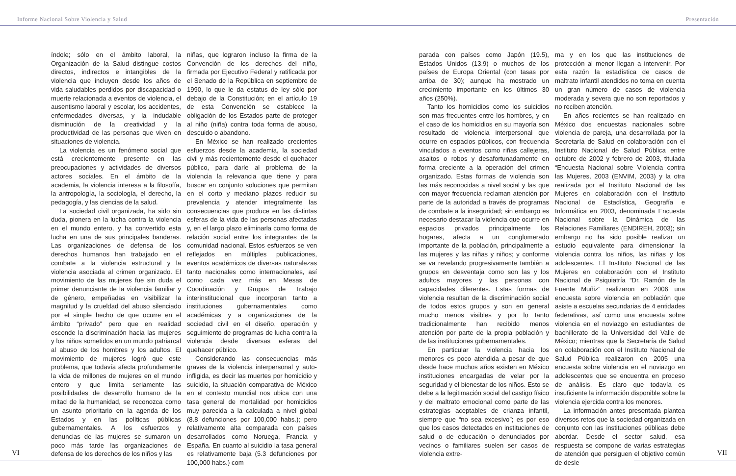Informe Nacional Sobre Violencia y Salud Presentación
índole; sólo en el ámbito laboral, la Organización de la Salud distingue costos directos, indirectos e intangibles de la violencia que incluyen desde los años de vida saludables perdidos por discapacidad o muerte relacionada a eventos de violencia, el ausentismo laboral y escolar, los accidentes, enfermedades diversas, y la indudable disminución de la creatividad y la productividad de las personas que viven en situaciones de violencia.
La violencia es un fenómeno social que está crecientemente presente en las preocupaciones y actividades de diversos actores sociales. En el ámbito de la academia, la violencia interesa a la filosofía, la antropología, la sociología, el derecho, la pedagogía, y las ciencias de la salud.
La sociedad civil organizada, ha sido sin duda, pionera en la lucha contra la violencia en el mundo entero, y ha convertido esta lucha en una de sus principales banderas. Las organizaciones de defensa de los derechos humanos han trabajado en el combate a la violencia estructural y la violencia asociada al crimen organizado. El movimiento de las mujeres fue sin duda el primer denunciante de la violencia familiar y de género, empeñadas en visibilizar la magnitud y la crueldad del abuso silenciado por el simple hecho de que ocurre en el ámbito “privado” pero que en realidad esconde la discriminación hacia las mujeres y los niños sometidos en un mundo patriarcal al abuso de los hombres y los adultos. El movimiento de mujeres logró que este problema, que todavía afecta profundamente la vida de millones de mujeres en el mundo entero y que limita seriamente las posibilidades de desarrollo humano de la mitad de la humanidad, se reconozca como un asunto prioritario en la agenda de los Estados y en las políticas públicas gubernamentales. A los esfuerzos y denuncias de las mujeres se sumaron un poco más tarde las organizaciones de defensa de los derechos de los niños y las
niñas, que lograron incluso la firma de la Convención de los derechos del niño, firmada por Ejecutivo Federal y ratificada por el Senado de la República en septiembre de 1990, lo que le da estatus de ley sólo por debajo de la Constitución; en el artículo 19 de esta Convención se establece la obligación de los Estados parte de proteger al niño (niña) contra toda forma de abuso, descuido o abandono.
En México se han realizado crecientes esfuerzos desde la academia, la sociedad civil y más recientemente desde el quehacer público, para darle al problema de la violencia la relevancia que tiene y para buscar en conjunto soluciones que permitan en el corto y mediano plazos reducir su prevalencia y atender integralmente las consecuencias que produce en las distintas esferas de la vida de las personas afectadas y, en el largo plazo eliminarla como forma de relación social entre los integrantes de la comunidad nacional. Estos esfuerzos se ven reflejados en múltiples publicaciones, eventos académicos de diversas naturalezas tanto nacionales como internacionales, así como cada vez más en Mesas de Coordinación y Grupos de Trabajo interinstitucional que incorporan tanto a instituciones gubernamentales como académicas y a organizaciones de la sociedad civil en el diseño, operación y seguimiento de programas de lucha contra la violencia desde diversas esferas del quehacer público.
Considerando las consecuencias más graves de la violencia interpersonal y auto-infligida, es decir las muertes por homicidio y suicidio, la situación comparativa de México en el contexto mundial nos ubica con una tasa general de mortalidad por homicidios muy parecida a la calculada a nivel global (8.8 defunciones por 100,000 habs.); pero relativamente alta comparada con países desarrollados como Noruega, Francia y España. En cuanto al suicidio la tasa general es relativamente baja (5.3 defunciones por 100,000 habs.) com-
parada con países como Japón (19.5), Estados Unidos (13.9) o muchos de los países de Europa Oriental (con tasas por arriba de 30); aunque ha mostrado un crecimiento importante en los últimos 30 años (250%).
Tanto los homicidios como los suicidios son mas frecuentes entre los hombres, y en el caso de los homicidios en su mayoría son resultado de violencia interpersonal que ocurre en espacios públicos, con frecuencia vinculados a eventos como riñas callejeras, asaltos o robos y desafortunadamente en forma creciente a la operación del crimen organizado. Estas formas de violencia son las más reconocidas a nivel social y las que con mayor frecuencia reclaman atención por parte de la autoridad a través de programas de combate a la inseguridad; sin embargo es necesario destacar la violencia que ocurre en espacios privados principalmente los hogares, afecta a un conglomerado importante de la población, principalmente a las mujeres y las niñas y niños; y conforme se va revelando progresivamente también a grupos en desventaja como son las y los adultos mayores y las personas con capacidades diferentes. Estas formas de violencia resultan de la discriminación social de todos estos grupos y son en general mucho menos visibles y por lo tanto tradicionalmente han recibido menos atención por parte de la propia población y de las instituciones gubernamentales.
En particular la violencia hacia los menores es poco atendida a pesar de que desde hace muchos años existen en México instituciones encargadas de velar por la seguridad y el bienestar de los niños. Esto se debe a la legitimación social del castigo físico y del maltrato emocional como parte de las estrategias aceptables de crianza infantil, siempre que “no sea excesivo”; es por eso que los casos detectados en instituciones de salud o de educación o denunciados por vecinos o familiares suelen ser casos de violencia extre-
ma y en los que las instituciones de protección al menor llegan a intervenir. Por esta razón la estadística de casos de maltrato infantil atendidos no toma en cuenta un gran número de casos de violencia moderada y severa que no son reportados y no reciben atención.
En años recientes se han realizado en México dos encuestas nacionales sobre violencia de pareja, una desarrollada por la Secretaría de Salud en colaboración con el Instituto Nacional de Salud Pública entre octubre de 2002 y febrero de 2003, titulada “Encuesta Nacional sobre Violencia contra las Mujeres, 2003 (ENVIM, 2003) y la otra realizada por el Instituto Nacional de las Mujeres en colaboración con el Instituto Nacional de Estadística, Geografía e Informática en 2003, denominada Encuesta Nacional sobre la Dinámica de las Relaciones Familiares (ENDIREH, 2003); sin embargo no ha sido posible realizar un estudio equivalente para dimensionar la violencia contra los niños, las niñas y los adolescentes. El Instituto Nacional de las Mujeres en colaboración con el Instituto Nacional de Psiquiatría “Dr. Ramón de la Fuente Muñiz” realizaron en 2006 una encuesta sobre violencia en población que asiste a escuelas secundarias de 4 entidades federativas, así como una encuesta sobre violencia en el noviazgo en estudiantes de bachillerato de la Universidad del Valle de México; mientras que la Secretaría de Salud en colaboración con el Instituto Nacional de Salud Pública realizaron en 2005 una encuesta sobre violencia en el noviazgo en adolescentes que se encuentra en proceso de análisis. Es claro que todavía es insuficiente la información disponible sobre la violencia ejercida contra los menores.
La información antes presentada plantea diversos retos que la sociedad organizada en conjunto con las instituciones públicas debe abordar. Desde el sector salud, esa respuesta se compone de varias estrategias de atención que persiguen el objetivo común de desle-
VI VII